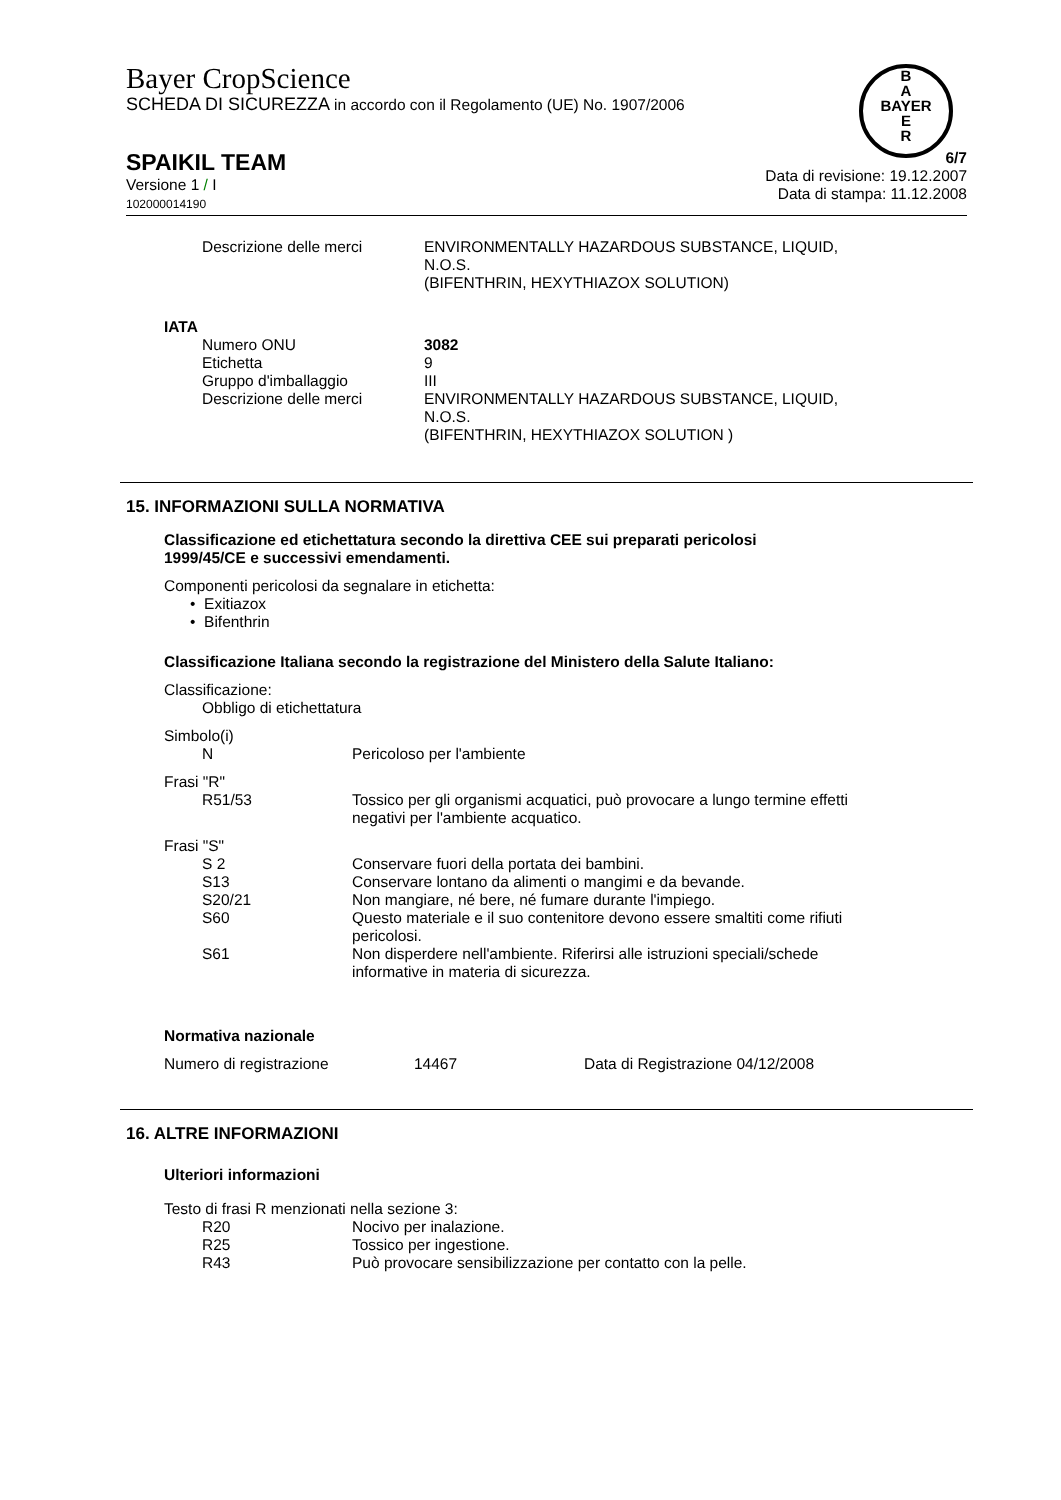Bayer CropScience
SCHEDA DI SICUREZZA in accordo con il Regolamento (UE) No. 1907/2006
B
A
BAYER
E
R
SPAIKIL TEAM
Versione 1 / I
102000014190
6/7
Data di revisione: 19.12.2007
Data di stampa: 11.12.2008
Descrizione delle merci ENVIRONMENTALLY HAZARDOUS SUBSTANCE, LIQUID,
N.O.S.
(BIFENTHRIN, HEXYTHIAZOX SOLUTION)
IATA
Numero ONU
Etichetta
Gruppo d'imballaggio
Descrizione delle merci
3082
9
III
ENVIRONMENTALLY HAZARDOUS SUBSTANCE, LIQUID,
N.O.S.
(BIFENTHRIN, HEXYTHIAZOX SOLUTION )
15. INFORMAZIONI SULLA NORMATIVA
Classificazione ed etichettatura secondo la direttiva CEE sui preparati pericolosi
1999/45/CE e successivi emendamenti.
Componenti pericolosi da segnalare in etichetta:
• Exitiazox
• Bifenthrin
Classificazione Italiana secondo la registrazione del Ministero della Salute Italiano:
Classificazione:
Obbligo di etichettatura
Simbolo(i)
N Pericoloso per l'ambiente
Frasi "R"
R51/53 Tossico per gli organismi acquatici, può provocare a lungo termine effetti
negativi per l'ambiente acquatico.
Frasi "S"
S 2 Conservare fuori della portata dei bambini.
S13 Conservare lontano da alimenti o mangimi e da bevande.
S20/21 Non mangiare, né bere, né fumare durante l'impiego.
S60 Questo materiale e il suo contenitore devono essere smaltiti come rifiuti
pericolosi.
S61 Non disperdere nell'ambiente. Riferirsi alle istruzioni speciali/schede
informative in materia di sicurezza.
Normativa nazionale
Numero di registrazione 14467 Data di Registrazione 04/12/2008
16. ALTRE INFORMAZIONI
Ulteriori informazioni
Testo di frasi R menzionati nella sezione 3:
R20 Nocivo per inalazione.
R25 Tossico per ingestione.
R43 Può provocare sensibilizzazione per contatto con la pelle.